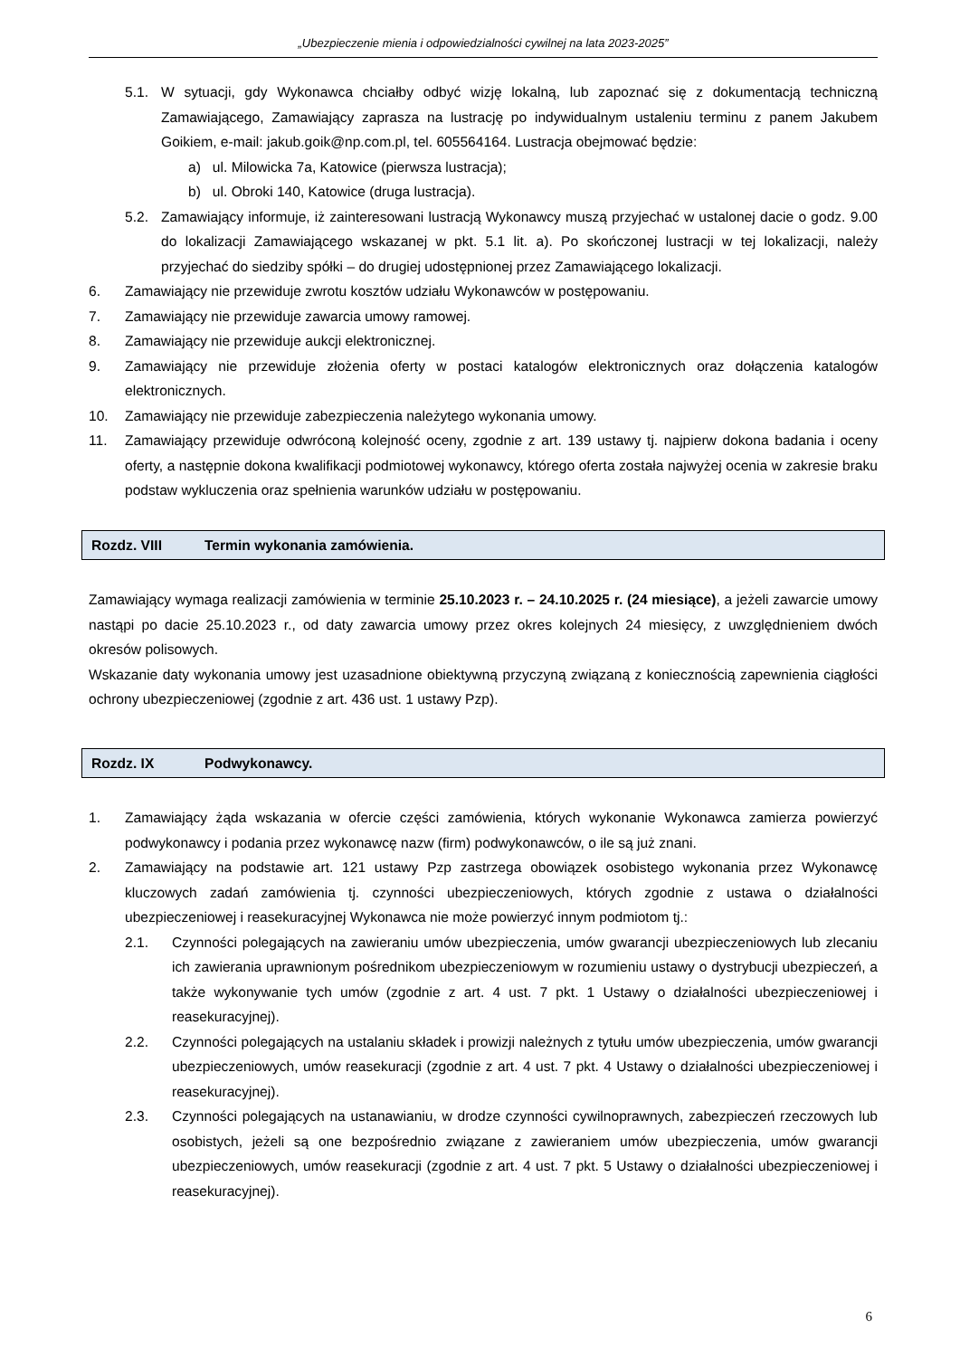„Ubezpieczenie mienia i odpowiedzialności cywilnej na lata 2023-2025”
5.1. W sytuacji, gdy Wykonawca chciałby odbyć wizję lokalną, lub zapoznać się z dokumentacją techniczną Zamawiającego, Zamawiający zaprasza na lustrację po indywidualnym ustaleniu terminu z panem Jakubem Goikiem, e-mail: jakub.goik@np.com.pl, tel. 605564164. Lustracja obejmować będzie:
a) ul. Milowicka 7a, Katowice (pierwsza lustracja);
b) ul. Obroki 140, Katowice (druga lustracja).
5.2. Zamawiający informuje, iż zainteresowani lustracją Wykonawcy muszą przyjechać w ustalonej dacie o godz. 9.00 do lokalizacji Zamawiającego wskazanej w pkt. 5.1 lit. a). Po skończonej lustracji w tej lokalizacji, należy przyjechać do siedziby spółki – do drugiej udostępnionej przez Zamawiającego lokalizacji.
6. Zamawiający nie przewiduje zwrotu kosztów udziału Wykonawców w postępowaniu.
7. Zamawiający nie przewiduje zawarcia umowy ramowej.
8. Zamawiający nie przewiduje aukcji elektronicznej.
9. Zamawiający nie przewiduje złożenia oferty w postaci katalogów elektronicznych oraz dołączenia katalogów elektronicznych.
10. Zamawiający nie przewiduje zabezpieczenia należytego wykonania umowy.
11. Zamawiający przewiduje odwróconą kolejność oceny, zgodnie z art. 139 ustawy tj. najpierw dokona badania i oceny oferty, a następnie dokona kwalifikacji podmiotowej wykonawcy, którego oferta została najwyżej ocenia w zakresie braku podstaw wykluczenia oraz spełnienia warunków udziału w postępowaniu.
Rozdz. VIII Termin wykonania zamówienia.
Zamawiający wymaga realizacji zamówienia w terminie 25.10.2023 r. – 24.10.2025 r. (24 miesiące), a jeżeli zawarcie umowy nastąpi po dacie 25.10.2023 r., od daty zawarcia umowy przez okres kolejnych 24 miesięcy, z uwzględnieniem dwóch okresów polisowych.
Wskazanie daty wykonania umowy jest uzasadnione obiektywną przyczyną związaną z koniecznością zapewnienia ciągłości ochrony ubezpieczeniowej (zgodnie z art. 436 ust. 1 ustawy Pzp).
Rozdz. IX Podwykonawcy.
1. Zamawiający żąda wskazania w ofercie części zamówienia, których wykonanie Wykonawca zamierza powierzyć podwykonawcy i podania przez wykonawcę nazw (firm) podwykonawców, o ile są już znani.
2. Zamawiający na podstawie art. 121 ustawy Pzp zastrzega obowiązek osobistego wykonania przez Wykonawcę kluczowych zadań zamówienia tj. czynności ubezpieczeniowych, których zgodnie z ustawa o działalności ubezpieczeniowej i reasekuracyjnej Wykonawca nie może powierzyć innym podmiotom tj.:
2.1. Czynności polegających na zawieraniu umów ubezpieczenia, umów gwarancji ubezpieczeniowych lub zlecaniu ich zawierania uprawnionym pośrednikom ubezpieczeniowym w rozumieniu ustawy o dystrybucji ubezpieczeń, a także wykonywanie tych umów (zgodnie z art. 4 ust. 7 pkt. 1 Ustawy o działalności ubezpieczeniowej i reasekuracyjnej).
2.2. Czynności polegających na ustalaniu składek i prowizji należnych z tytułu umów ubezpieczenia, umów gwarancji ubezpieczeniowych, umów reasekuracji (zgodnie z art. 4 ust. 7 pkt. 4 Ustawy o działalności ubezpieczeniowej i reasekuracyjnej).
2.3. Czynności polegających na ustanawianiu, w drodze czynności cywilnoprawnych, zabezpieczeń rzeczowych lub osobistych, jeżeli są one bezpośrednio związane z zawieraniem umów ubezpieczenia, umów gwarancji ubezpieczeniowych, umów reasekuracji (zgodnie z art. 4 ust. 7 pkt. 5 Ustawy o działalności ubezpieczeniowej i reasekuracyjnej).
6